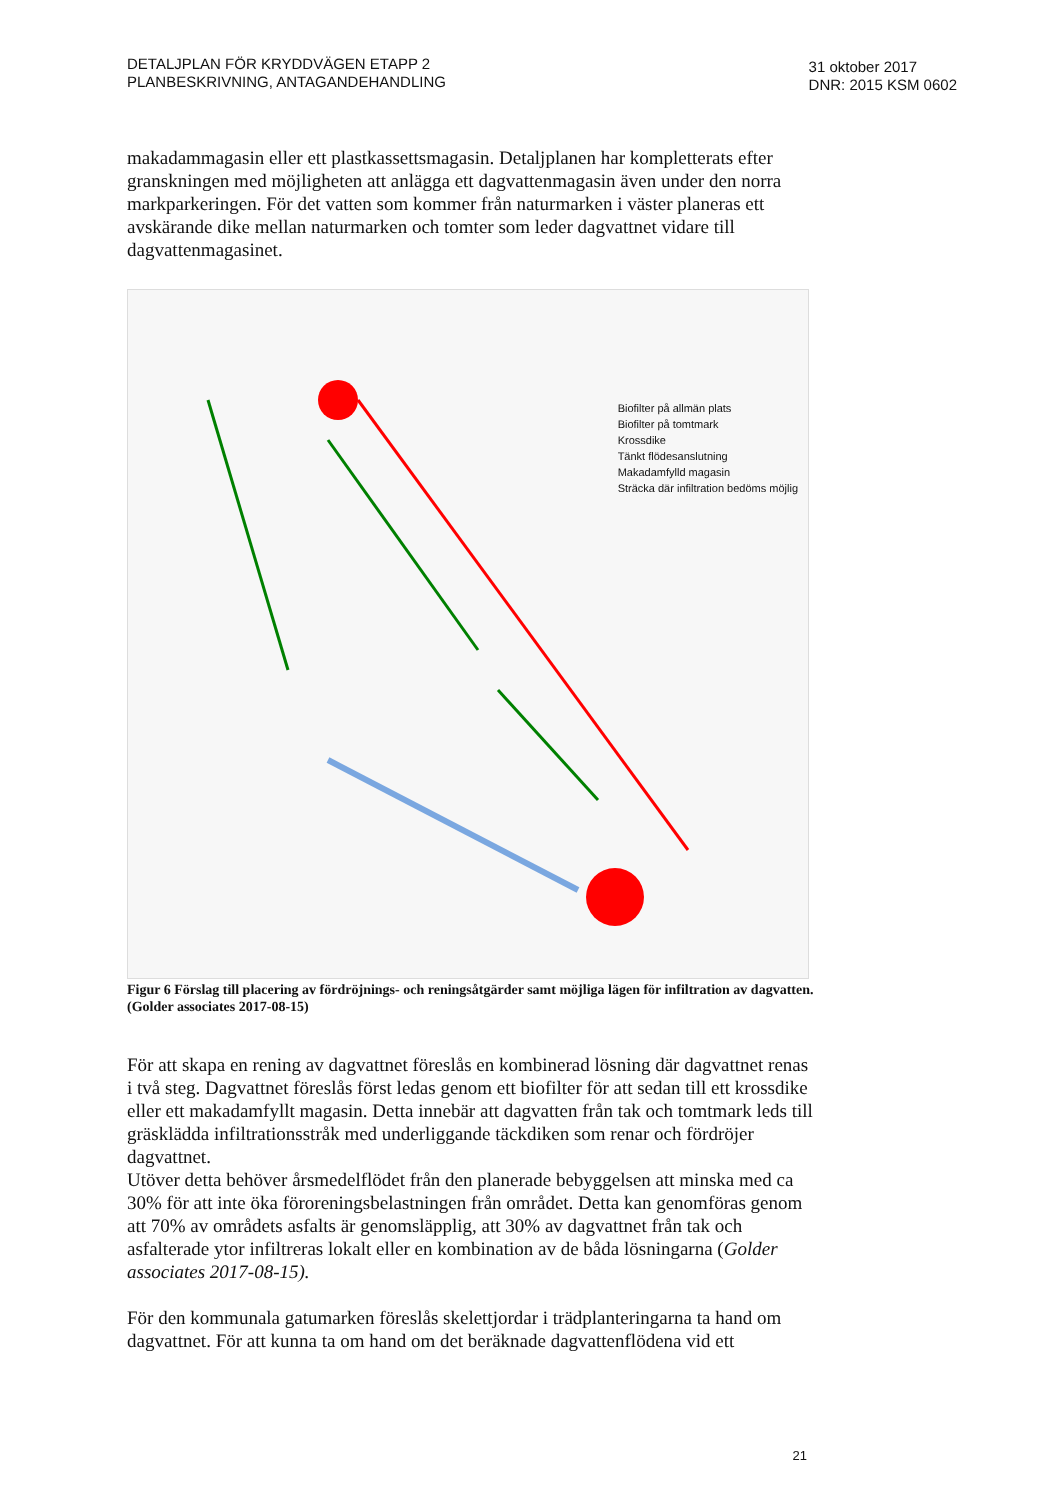DETALJPLAN FÖR KRYDDVÄGEN ETAPP 2
PLANBESKRIVNING, ANTAGANDEHANDLING
31 oktober 2017
DNR: 2015 KSM 0602
makadammagasin eller ett plastkassettsmagasin. Detaljplanen har kompletterats efter granskningen med möjligheten att anlägga ett dagvattenmagasin även under den norra markparkeringen. För det vatten som kommer från naturmarken i väster planeras ett avskärande dike mellan naturmarken och tomter som leder dagvattnet vidare till dagvattenmagasinet.
Biofilter på allmän plats
Biofilter på tomtmark
Krossdike
Tänkt flödesanslutning
Makadamfylld magasin
Sträcka där infiltration bedöms möjlig
Figur 6 Förslag till placering av fördröjnings- och reningsåtgärder samt möjliga lägen för infiltration av dagvatten. (Golder associates 2017-08-15)
För att skapa en rening av dagvattnet föreslås en kombinerad lösning där dagvattnet renas i två steg. Dagvattnet föreslås först ledas genom ett biofilter för att sedan till ett krossdike eller ett makadamfyllt magasin. Detta innebär att dagvatten från tak och tomtmark leds till gräsklädda infiltrationsstråk med underliggande täckdiken som renar och fördröjer dagvattnet.
Utöver detta behöver årsmedelflödet från den planerade bebyggelsen att minska med ca 30% för att inte öka föroreningsbelastningen från området. Detta kan genomföras genom att 70% av områdets asfalts är genomsläpplig, att 30% av dagvattnet från tak och asfalterade ytor infiltreras lokalt eller en kombination av de båda lösningarna (Golder associates 2017-08-15).
För den kommunala gatumarken föreslås skelettjordar i trädplanteringarna ta hand om dagvattnet. För att kunna ta om hand om det beräknade dagvattenflödena vid ett
21